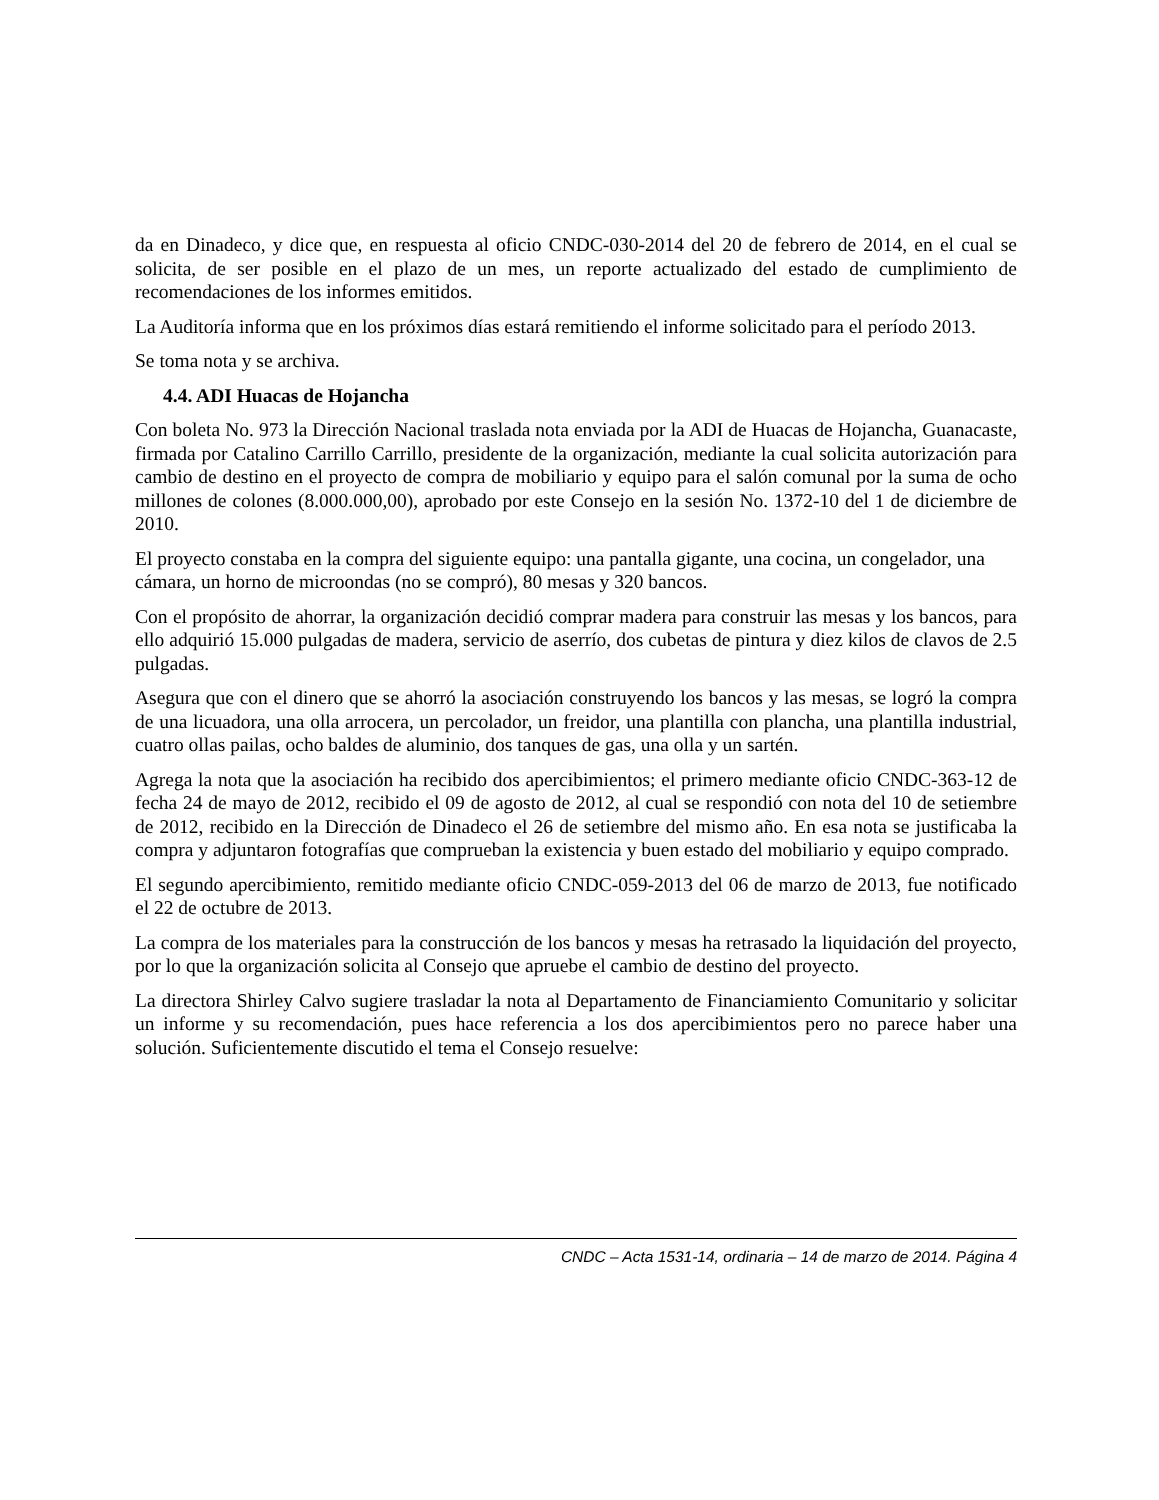da en Dinadeco, y dice que, en respuesta al oficio CNDC-030-2014 del 20 de febrero de 2014, en el cual se solicita, de ser posible en el plazo de un mes, un reporte actualizado del estado de cumplimiento de recomendaciones de los informes emitidos.
La Auditoría informa que en los próximos días estará remitiendo el informe solicitado para el período 2013.
Se toma nota y se archiva.
4.4. ADI Huacas de Hojancha
Con boleta No. 973 la Dirección Nacional traslada nota enviada por la ADI de Huacas de Hojancha, Guanacaste, firmada por Catalino Carrillo Carrillo, presidente de la organización, mediante la cual solicita autorización para cambio de destino en el proyecto de compra de mobiliario y equipo para el salón comunal por la suma de ocho millones de colones (8.000.000,00), aprobado por este Consejo en la sesión No. 1372-10 del 1 de diciembre de 2010.
El proyecto constaba en la compra del siguiente equipo: una pantalla gigante, una cocina, un congelador, una cámara, un horno de microondas (no se compró), 80 mesas y 320 bancos.
Con el propósito de ahorrar, la organización decidió comprar madera para construir las mesas y los bancos, para ello adquirió 15.000 pulgadas de madera, servicio de aserrío, dos cubetas de pintura y diez kilos de clavos de 2.5 pulgadas.
Asegura que con el dinero que se ahorró la asociación construyendo los bancos y las mesas, se logró la compra de una licuadora, una olla arrocera, un percolador, un freidor, una plantilla con plancha, una plantilla industrial, cuatro ollas pailas, ocho baldes de aluminio, dos tanques de gas, una olla y un sartén.
Agrega la nota que la asociación ha recibido dos apercibimientos; el primero mediante oficio CNDC-363-12 de fecha 24 de mayo de 2012, recibido el 09 de agosto de 2012, al cual se respondió con nota del 10 de setiembre de 2012, recibido en la Dirección de Dinadeco el 26 de setiembre del mismo año. En esa nota se justificaba la compra y adjuntaron fotografías que comprueban la existencia y buen estado del mobiliario y equipo comprado.
El segundo apercibimiento, remitido mediante oficio CNDC-059-2013 del 06 de marzo de 2013, fue notificado el 22 de octubre de 2013.
La compra de los materiales para la construcción de los bancos y mesas ha retrasado la liquidación del proyecto, por lo que la organización solicita al Consejo que apruebe el cambio de destino del proyecto.
La directora Shirley Calvo sugiere trasladar la nota al Departamento de Financiamiento Comunitario y solicitar un informe y su recomendación, pues hace referencia a los dos apercibimientos pero no parece haber una solución. Suficientemente discutido el tema el Consejo resuelve:
CNDC – Acta 1531-14, ordinaria – 14 de marzo de 2014. Página 4